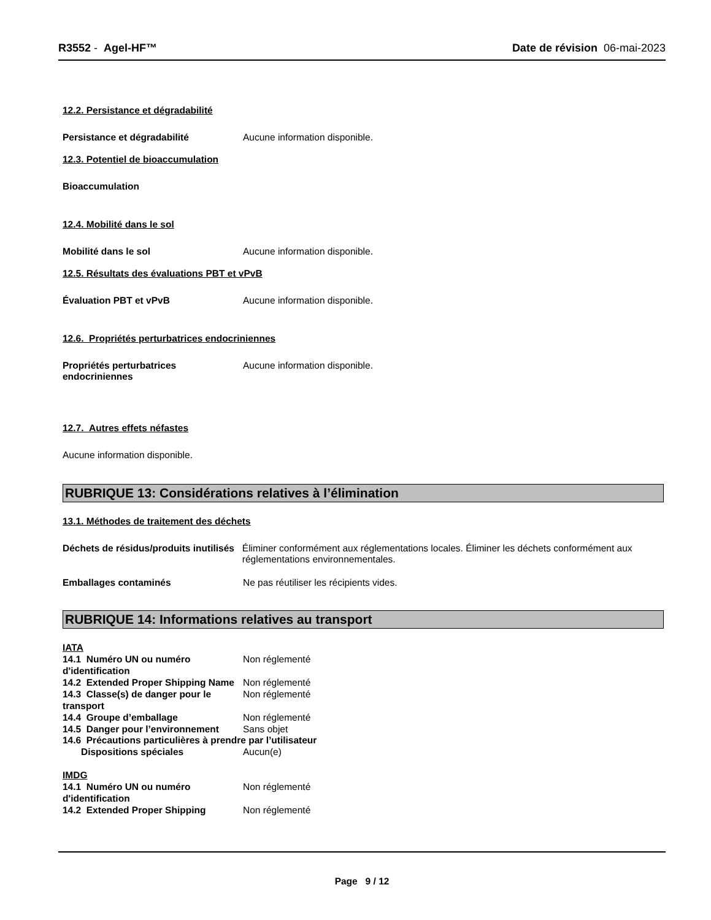R3552 - Agel-HF™ Date de révision 06-mai-2023
12.2. Persistance et dégradabilité
Persistance et dégradabilité Aucune information disponible.
12.3. Potentiel de bioaccumulation
Bioaccumulation
12.4. Mobilité dans le sol
Mobilité dans le sol Aucune information disponible.
12.5. Résultats des évaluations PBT et vPvB
Évaluation PBT et vPvB Aucune information disponible.
12.6. Propriétés perturbatrices endocriniennes
Propriétés perturbatrices endocriniennes
Aucune information disponible.
12.7. Autres effets néfastes
Aucune information disponible.
RUBRIQUE 13: Considérations relatives à l’élimination
13.1. Méthodes de traitement des déchets
Déchets de résidus/produits inutilisés
Éliminer conformément aux réglementations locales. Éliminer les déchets conformément aux réglementations environnementales.
Emballages contaminés Ne pas réutiliser les récipients vides.
RUBRIQUE 14: Informations relatives au transport
IATA
14.1 Numéro UN ou numéro d'identification
Non réglementé
14.2 Extended Proper Shipping Name
Non réglementé
14.3 Classe(s) de danger pour le transport
Non réglementé
14.4 Groupe d’emballage Non réglementé
14.5 Danger pour l’environnement
Sans objet
14.6 Précautions particulières à prendre par l’utilisateur
Dispositions spéciales Aucun(e)
IMDG
14.1 Numéro UN ou numéro d'identification
Non réglementé
14.2 Extended Proper Shipping Non réglementé
Page 9 / 12